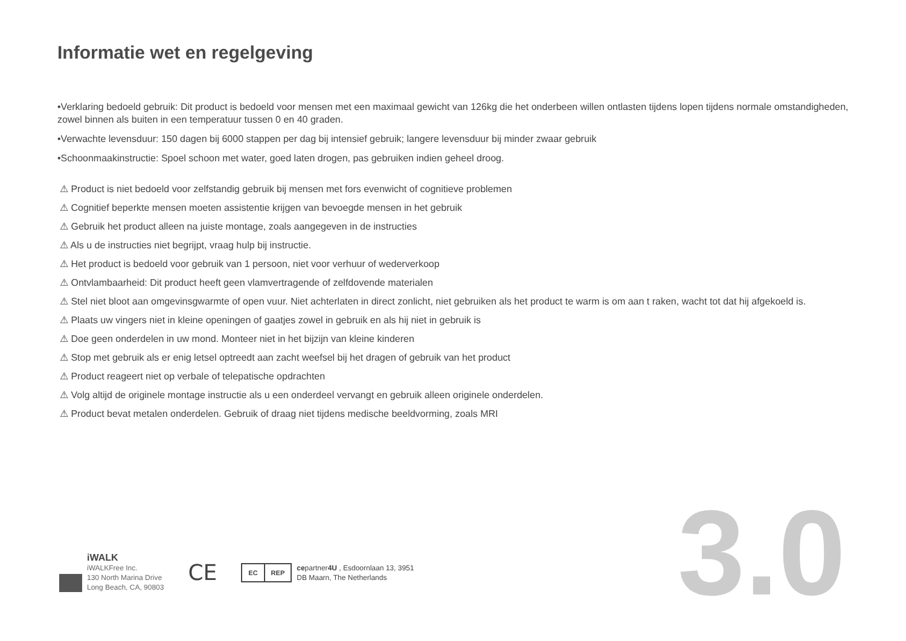Informatie wet en regelgeving
•Verklaring bedoeld gebruik: Dit product is bedoeld voor mensen met een maximaal gewicht van 126kg die het onderbeen willen ontlasten tijdens lopen tijdens normale omstandigheden, zowel binnen als buiten in een temperatuur tussen 0 en 40 graden.
•Verwachte levensduur: 150 dagen bij 6000 stappen per dag bij intensief gebruik; langere levensduur bij minder zwaar gebruik
•Schoonmaakinstructie: Spoel schoon met water, goed laten drogen, pas gebruiken indien geheel droog.
⚠ Product is niet bedoeld voor zelfstandig gebruik bij mensen met fors evenwicht of cognitieve problemen
⚠ Cognitief beperkte mensen moeten assistentie krijgen van bevoegde mensen in het gebruik
⚠ Gebruik het product alleen na juiste montage, zoals aangegeven in de instructies
⚠ Als u de instructies niet begrijpt, vraag hulp bij instructie.
⚠ Het product is bedoeld voor gebruik van 1 persoon, niet voor verhuur of wederverkoop
⚠ Ontvlambaarheid: Dit product heeft geen vlamvertragende of zelfdovende materialen
⚠ Stel niet bloot aan omgevinsgwarmte of open vuur. Niet achterlaten in direct zonlicht, niet gebruiken als het product te warm is om aan t raken, wacht tot dat hij afgekoeld is.
⚠ Plaats uw vingers niet in kleine openingen of gaatjes zowel in gebruik en als hij niet in gebruik is
⚠ Doe geen onderdelen in uw mond. Monteer niet in het bijzijn van kleine kinderen
⚠ Stop met gebruik als er enig letsel optreedt aan zacht weefsel bij het dragen of gebruik van het product
⚠ Product reageert niet op verbale of telepatische opdrachten
⚠ Volg altijd de originele montage instructie als u een onderdeel vervangt en gebruik alleen originele onderdelen.
⚠ Product bevat metalen onderdelen. Gebruik of draag niet tijdens medische beeldvorming, zoals MRI
iWALK
iWALKFree Inc.
130 North Marina Drive
Long Beach, CA, 90803
CE
EC REP
cepartner4U , Esdoornlaan 13, 3951
DB Maarn, The Netherlands
3.0